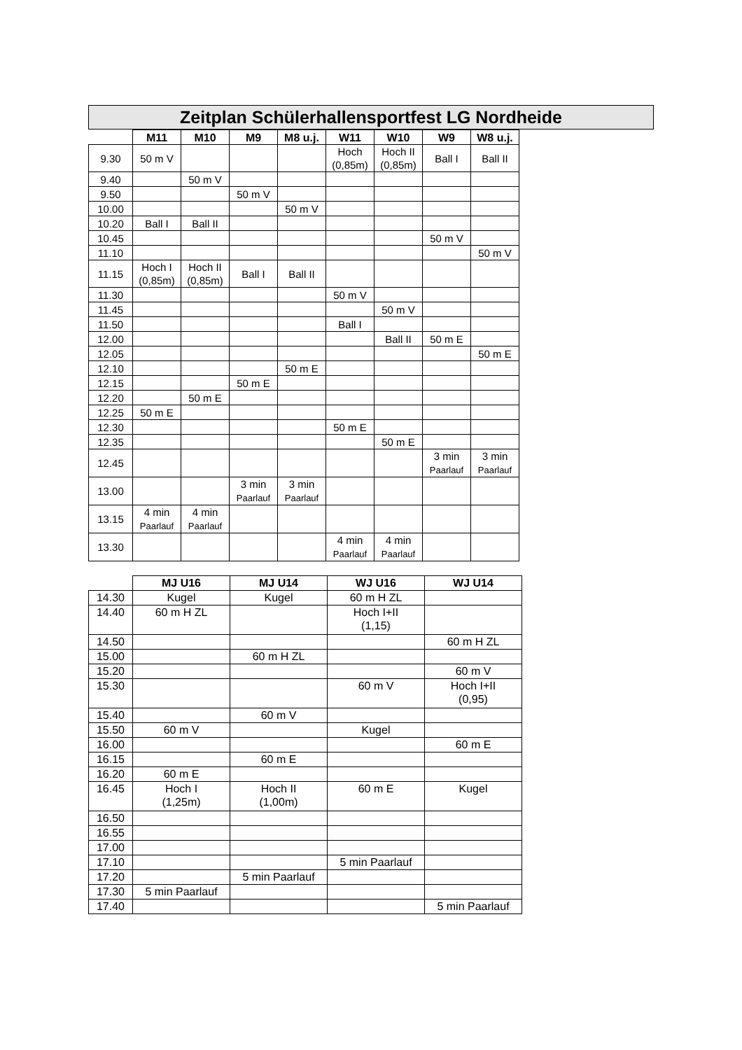Zeitplan Schülerhallensportfest LG Nordheide
| | M11 | M10 | M9 | M8 u.j. | W11 | W10 | W9 | W8 u.j. |
| --- | --- | --- | --- | --- | --- | --- | --- | --- |
| 9.30 | 50 m V | | | | Hoch (0,85m) | Hoch II (0,85m) | Ball I | Ball II |
| 9.40 | | 50 m V | | | | | | |
| 9.50 | | | 50 m V | | | | | |
| 10.00 | | | | 50 m V | | | | |
| 10.20 | Ball I | Ball II | | | | | | |
| 10.45 | | | | | | | 50 m V | |
| 11.10 | | | | | | | | 50 m V |
| 11.15 | Hoch I (0,85m) | Hoch II (0,85m) | Ball I | Ball II | | | | |
| 11.30 | | | | | 50 m V | | | |
| 11.45 | | | | | | 50 m V | | |
| 11.50 | | | | | Ball I | | | |
| 12.00 | | | | | | Ball II | 50 m E | |
| 12.05 | | | | | | | | 50 m E |
| 12.10 | | | | 50 m E | | | | |
| 12.15 | | | 50 m E | | | | | |
| 12.20 | | 50 m E | | | | | | |
| 12.25 | 50 m E | | | | | | | |
| 12.30 | | | | | 50 m E | | | |
| 12.35 | | | | | | 50 m E | | |
| 12.45 | | | | | | | 3 min Paarlauf | 3 min Paarlauf |
| 13.00 | | | 3 min Paarlauf | 3 min Paarlauf | | | | |
| 13.15 | 4 min Paarlauf | 4 min Paarlauf | | | | | | |
| 13.30 | | | | | 4 min Paarlauf | 4 min Paarlauf | | |
| | MJ U16 | MJ U14 | WJ U16 | WJ U14 |
| --- | --- | --- | --- | --- |
| 14.30 | Kugel | Kugel | 60 m H ZL | |
| 14.40 | 60 m H ZL | | Hoch I+II (1,15) | |
| 14.50 | | | | 60 m H ZL |
| 15.00 | | 60 m H ZL | | |
| 15.20 | | | | 60 m V |
| 15.30 | | | 60 m V | Hoch I+II (0,95) |
| 15.40 | | 60 m V | | |
| 15.50 | 60 m V | | Kugel | |
| 16.00 | | | | 60 m E |
| 16.15 | | 60 m E | | |
| 16.20 | 60 m E | | | |
| 16.45 | Hoch I (1,25m) | Hoch II (1,00m) | 60 m E | Kugel |
| 16.50 | | | | |
| 16.55 | | | | |
| 17.00 | | | | |
| 17.10 | | | 5 min Paarlauf | |
| 17.20 | | 5 min Paarlauf | | |
| 17.30 | 5 min Paarlauf | | | |
| 17.40 | | | | 5 min Paarlauf |